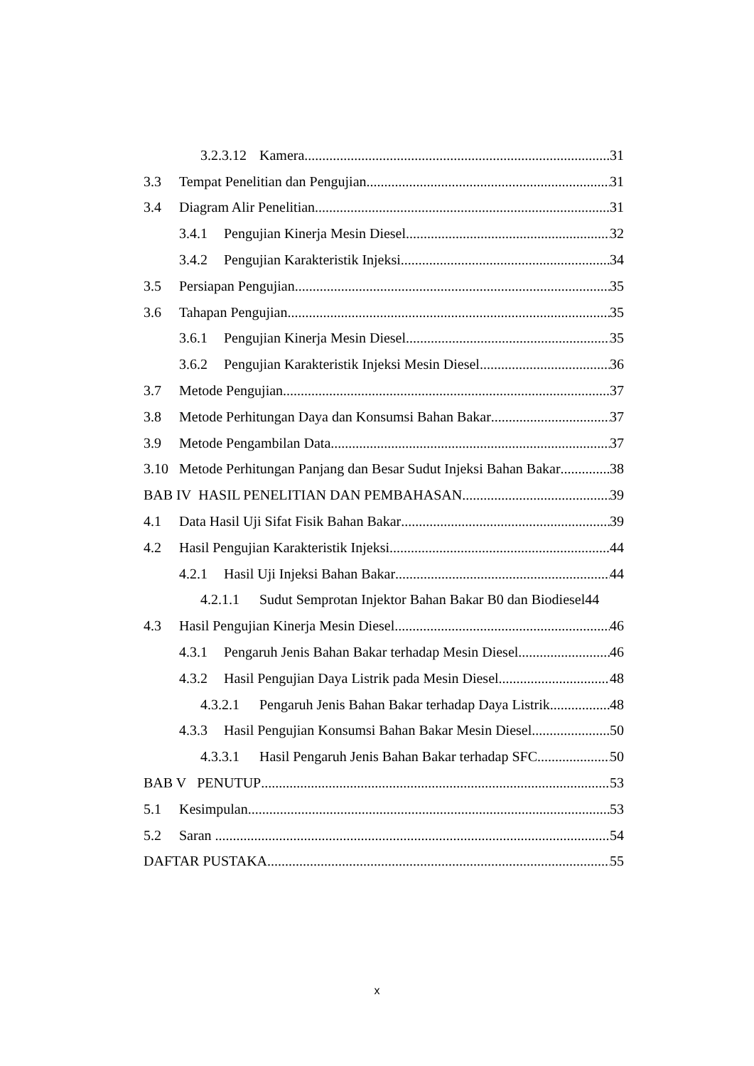3.2.3.12 Kamera 31
3.3 Tempat Penelitian dan Pengujian 31
3.4 Diagram Alir Penelitian 31
3.4.1 Pengujian Kinerja Mesin Diesel 32
3.4.2 Pengujian Karakteristik Injeksi 34
3.5 Persiapan Pengujian 35
3.6 Tahapan Pengujian 35
3.6.1 Pengujian Kinerja Mesin Diesel 35
3.6.2 Pengujian Karakteristik Injeksi Mesin Diesel 36
3.7 Metode Pengujian 37
3.8 Metode Perhitungan Daya dan Konsumsi Bahan Bakar 37
3.9 Metode Pengambilan Data 37
3.10 Metode Perhitungan Panjang dan Besar Sudut Injeksi Bahan Bakar 38
BAB IV HASIL PENELITIAN DAN PEMBAHASAN 39
4.1 Data Hasil Uji Sifat Fisik Bahan Bakar 39
4.2 Hasil Pengujian Karakteristik Injeksi 44
4.2.1 Hasil Uji Injeksi Bahan Bakar 44
4.2.1.1 Sudut Semprotan Injektor Bahan Bakar B0 dan Biodiesel 44
4.3 Hasil Pengujian Kinerja Mesin Diesel 46
4.3.1 Pengaruh Jenis Bahan Bakar terhadap Mesin Diesel 46
4.3.2 Hasil Pengujian Daya Listrik pada Mesin Diesel 48
4.3.2.1 Pengaruh Jenis Bahan Bakar terhadap Daya Listrik 48
4.3.3 Hasil Pengujian Konsumsi Bahan Bakar Mesin Diesel 50
4.3.3.1 Hasil Pengaruh Jenis Bahan Bakar terhadap SFC 50
BAB V PENUTUP 53
5.1 Kesimpulan..... 53
5.2 Saran .............. 54
DAFTAR PUSTAKA 55
x